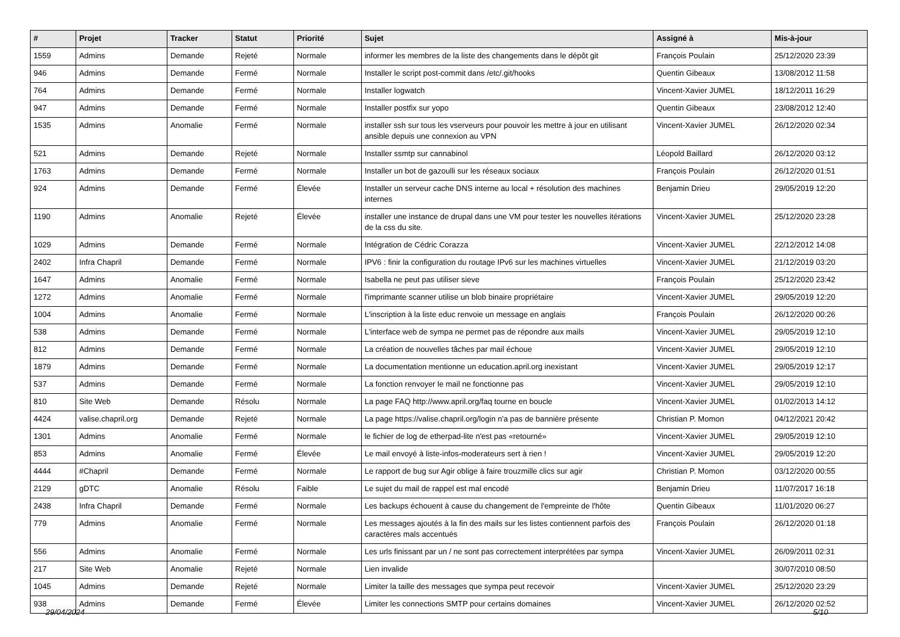| # | Projet | Tracker | Statut | Priorité | Sujet | Assigné à | Mis-à-jour |
| --- | --- | --- | --- | --- | --- | --- | --- |
| 1559 | Admins | Demande | Rejeté | Normale | informer les membres de la liste des changements dans le dépôt git | François Poulain | 25/12/2020 23:39 |
| 946 | Admins | Demande | Fermé | Normale | Installer le script post-commit dans /etc/.git/hooks | Quentin Gibeaux | 13/08/2012 11:58 |
| 764 | Admins | Demande | Fermé | Normale | Installer logwatch | Vincent-Xavier JUMEL | 18/12/2011 16:29 |
| 947 | Admins | Demande | Fermé | Normale | Installer postfix sur yopo | Quentin Gibeaux | 23/08/2012 12:40 |
| 1535 | Admins | Anomalie | Fermé | Normale | installer ssh sur tous les vserveurs pour pouvoir les mettre à jour en utilisant ansible depuis une connexion au VPN | Vincent-Xavier JUMEL | 26/12/2020 02:34 |
| 521 | Admins | Demande | Rejeté | Normale | Installer ssmtp sur cannabinol | Léopold Baillard | 26/12/2020 03:12 |
| 1763 | Admins | Demande | Fermé | Normale | Installer un bot de gazoulli sur les réseaux sociaux | François Poulain | 26/12/2020 01:51 |
| 924 | Admins | Demande | Fermé | Élevée | Installer un serveur cache DNS interne au local + résolution des machines internes | Benjamin Drieu | 29/05/2019 12:20 |
| 1190 | Admins | Anomalie | Rejeté | Élevée | installer une instance de drupal dans une VM pour tester les nouvelles itérations de la css du site. | Vincent-Xavier JUMEL | 25/12/2020 23:28 |
| 1029 | Admins | Demande | Fermé | Normale | Intégration de Cédric Corazza | Vincent-Xavier JUMEL | 22/12/2012 14:08 |
| 2402 | Infra Chapril | Demande | Fermé | Normale | IPV6 : finir la configuration du routage IPv6 sur les machines virtuelles | Vincent-Xavier JUMEL | 21/12/2019 03:20 |
| 1647 | Admins | Anomalie | Fermé | Normale | Isabella ne peut pas utiliser sieve | François Poulain | 25/12/2020 23:42 |
| 1272 | Admins | Anomalie | Fermé | Normale | l'imprimante scanner utilise un blob binaire propriétaire | Vincent-Xavier JUMEL | 29/05/2019 12:20 |
| 1004 | Admins | Anomalie | Fermé | Normale | L'inscription à la liste educ renvoie un message en anglais | François Poulain | 26/12/2020 00:26 |
| 538 | Admins | Demande | Fermé | Normale | L'interface web de sympa ne permet pas de répondre aux mails | Vincent-Xavier JUMEL | 29/05/2019 12:10 |
| 812 | Admins | Demande | Fermé | Normale | La création de nouvelles tâches par mail échoue | Vincent-Xavier JUMEL | 29/05/2019 12:10 |
| 1879 | Admins | Demande | Fermé | Normale | La documentation mentionne un education.april.org inexistant | Vincent-Xavier JUMEL | 29/05/2019 12:17 |
| 537 | Admins | Demande | Fermé | Normale | La fonction renvoyer le mail ne fonctionne pas | Vincent-Xavier JUMEL | 29/05/2019 12:10 |
| 810 | Site Web | Demande | Résolu | Normale | La page FAQ http://www.april.org/faq tourne en boucle | Vincent-Xavier JUMEL | 01/02/2013 14:12 |
| 4424 | valise.chapril.org | Demande | Rejeté | Normale | La page https://valise.chapril.org/login n'a pas de bannière présente | Christian P. Momon | 04/12/2021 20:42 |
| 1301 | Admins | Anomalie | Fermé | Normale | le fichier de log de etherpad-lite n'est pas «retourné» | Vincent-Xavier JUMEL | 29/05/2019 12:10 |
| 853 | Admins | Anomalie | Fermé | Élevée | Le mail envoyé à liste-infos-moderateurs sert à rien ! | Vincent-Xavier JUMEL | 29/05/2019 12:20 |
| 4444 | #Chapril | Demande | Fermé | Normale | Le rapport de bug sur Agir oblige à faire trouzmille clics sur agir | Christian P. Momon | 03/12/2020 00:55 |
| 2129 | gDTC | Anomalie | Résolu | Faible | Le sujet du mail de rappel est mal encodé | Benjamin Drieu | 11/07/2017 16:18 |
| 2438 | Infra Chapril | Demande | Fermé | Normale | Les backups échouent à cause du changement de l'empreinte de l'hôte | Quentin Gibeaux | 11/01/2020 06:27 |
| 779 | Admins | Anomalie | Fermé | Normale | Les messages ajoutés à la fin des mails sur les listes contiennent parfois des caractères mals accentués | François Poulain | 26/12/2020 01:18 |
| 556 | Admins | Anomalie | Fermé | Normale | Les urls finissant par un / ne sont pas correctement interprétées par sympa | Vincent-Xavier JUMEL | 26/09/2011 02:31 |
| 217 | Site Web | Anomalie | Rejeté | Normale | Lien invalide | | 30/07/2010 08:50 |
| 1045 | Admins | Demande | Rejeté | Normale | Limiter la taille des messages que sympa peut recevoir | Vincent-Xavier JUMEL | 25/12/2020 23:29 |
| 938 | Admins | Demande | Fermé | Élevée | Limiter les connections SMTP pour certains domaines | Vincent-Xavier JUMEL | 26/12/2020 02:52 |
29/04/2024 5/10